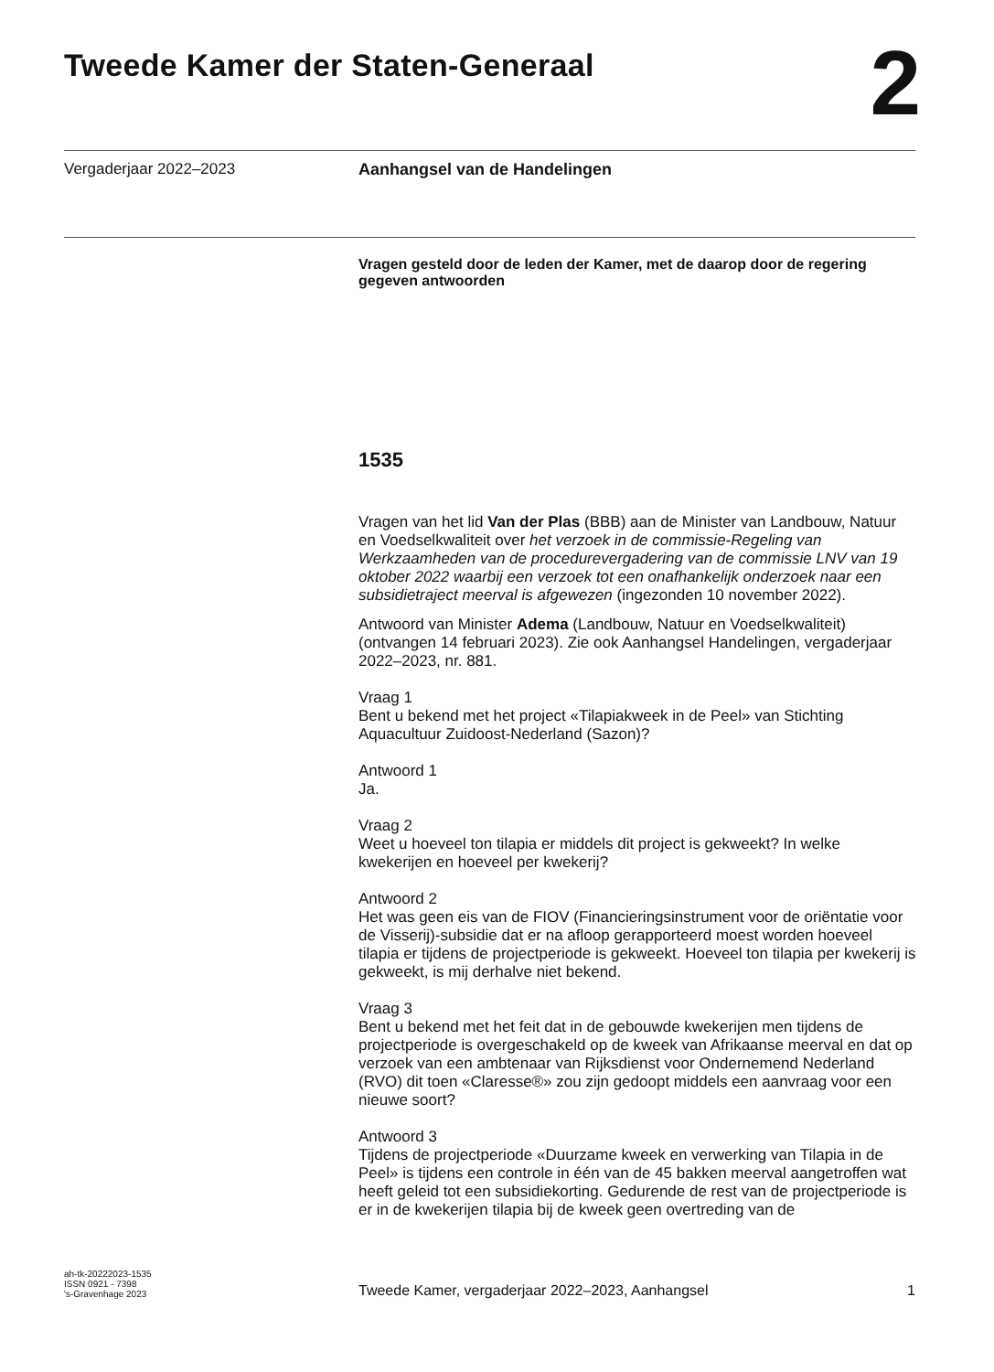Tweede Kamer der Staten-Generaal
2
Vergaderjaar 2022–2023
Aanhangsel van de Handelingen
Vragen gesteld door de leden der Kamer, met de daarop door de regering gegeven antwoorden
1535
Vragen van het lid Van der Plas (BBB) aan de Minister van Landbouw, Natuur en Voedselkwaliteit over het verzoek in de commissie-Regeling van Werkzaamheden van de procedurevergadering van de commissie LNV van 19 oktober 2022 waarbij een verzoek tot een onafhankelijk onderzoek naar een subsidietraject meerval is afgewezen (ingezonden 10 november 2022).
Antwoord van Minister Adema (Landbouw, Natuur en Voedselkwaliteit) (ontvangen 14 februari 2023). Zie ook Aanhangsel Handelingen, vergaderjaar 2022–2023, nr. 881.
Vraag 1
Bent u bekend met het project «Tilapiakweek in de Peel» van Stichting Aquacultuur Zuidoost-Nederland (Sazon)?
Antwoord 1
Ja.
Vraag 2
Weet u hoeveel ton tilapia er middels dit project is gekweekt? In welke kwekerijen en hoeveel per kwekerij?
Antwoord 2
Het was geen eis van de FIOV (Financieringsinstrument voor de oriëntatie voor de Visserij)-subsidie dat er na afloop gerapporteerd moest worden hoeveel tilapia er tijdens de projectperiode is gekweekt. Hoeveel ton tilapia per kwekerij is gekweekt, is mij derhalve niet bekend.
Vraag 3
Bent u bekend met het feit dat in de gebouwde kwekerijen men tijdens de projectperiode is overgeschakeld op de kweek van Afrikaanse meerval en dat op verzoek van een ambtenaar van Rijksdienst voor Ondernemend Nederland (RVO) dit toen «Claresse®» zou zijn gedoopt middels een aanvraag voor een nieuwe soort?
Antwoord 3
Tijdens de projectperiode «Duurzame kweek en verwerking van Tilapia in de Peel» is tijdens een controle in één van de 45 bakken meerval aangetroffen wat heeft geleid tot een subsidiekorting. Gedurende de rest van de projectperiode is er in de kwekerijen tilapia bij de kweek geen overtreding van de
ah-tk-20222023-1535
ISSN 0921 - 7398
's-Gravenhage 2023
Tweede Kamer, vergaderjaar 2022–2023, Aanhangsel
1